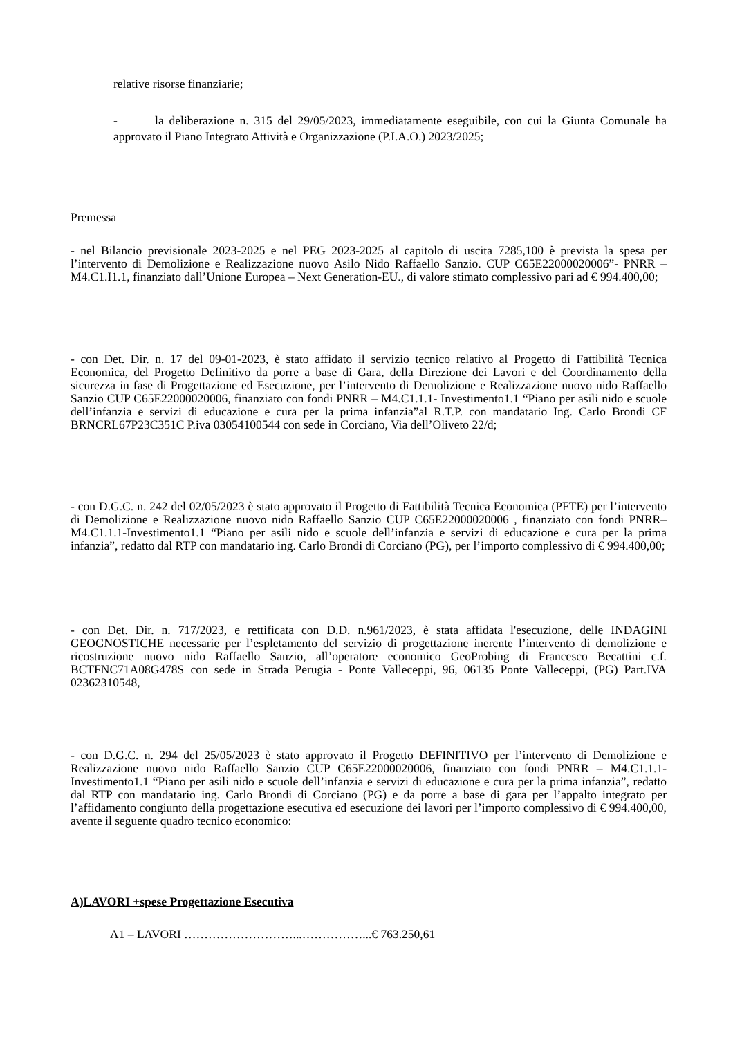relative risorse finanziarie;
- la deliberazione n. 315 del 29/05/2023, immediatamente eseguibile, con cui la Giunta Comunale ha approvato il Piano Integrato Attività e Organizzazione (P.I.A.O.) 2023/2025;
Premessa
- nel Bilancio previsionale 2023-2025 e nel PEG 2023-2025 al capitolo di uscita 7285,100 è prevista la spesa per l’intervento di Demolizione e Realizzazione nuovo Asilo Nido Raffaello Sanzio. CUP C65E22000020006”- PNRR – M4.C1.I1.1, finanziato dall’Unione Europea – Next Generation-EU., di valore stimato complessivo pari ad € 994.400,00;
- con Det. Dir. n. 17 del 09-01-2023, è stato affidato il servizio tecnico relativo al Progetto di Fattibilità Tecnica Economica, del Progetto Definitivo da porre a base di Gara, della Direzione dei Lavori e del Coordinamento della sicurezza in fase di Progettazione ed Esecuzione, per l’intervento di Demolizione e Realizzazione nuovo nido Raffaello Sanzio CUP C65E22000020006, finanziato con fondi PNRR – M4.C1.1.1- Investimento1.1 “Piano per asili nido e scuole dell’infanzia e servizi di educazione e cura per la prima infanzia”al R.T.P. con mandatario Ing. Carlo Brondi CF BRNCRL67P23C351C P.iva 03054100544 con sede in Corciano, Via dell’Oliveto 22/d;
- con D.G.C. n. 242 del 02/05/2023 è stato approvato il Progetto di Fattibilità Tecnica Economica (PFTE) per l’intervento di Demolizione e Realizzazione nuovo nido Raffaello Sanzio CUP C65E22000020006 , finanziato con fondi PNRR–M4.C1.1.1-Investimento1.1 “Piano per asili nido e scuole dell’infanzia e servizi di educazione e cura per la prima infanzia”, redatto dal RTP con mandatario ing. Carlo Brondi di Corciano (PG), per l’importo complessivo di € 994.400,00;
- con Det. Dir. n. 717/2023, e rettificata con D.D. n.961/2023, è stata affidata l'esecuzione, delle INDAGINI GEOGNOSTICHE necessarie per l’espletamento del servizio di progettazione inerente l’intervento di demolizione e ricostruzione nuovo nido Raffaello Sanzio, all’operatore economico GeoProbing di Francesco Becattini c.f. BCTFNC71A08G478S con sede in Strada Perugia - Ponte Valleceppi, 96, 06135 Ponte Valleceppi, (PG) Part.IVA 02362310548,
- con D.G.C. n. 294 del 25/05/2023 è stato approvato il Progetto DEFINITIVO per l’intervento di Demolizione e Realizzazione nuovo nido Raffaello Sanzio CUP C65E22000020006, finanziato con fondi PNRR – M4.C1.1.1- Investimento1.1 “Piano per asili nido e scuole dell’infanzia e servizi di educazione e cura per la prima infanzia”, redatto dal RTP con mandatario ing. Carlo Brondi di Corciano (PG) e da porre a base di gara per l’appalto integrato per l’affidamento congiunto della progettazione esecutiva ed esecuzione dei lavori per l’importo complessivo di € 994.400,00, avente il seguente quadro tecnico economico:
A)LAVORI +spese Progettazione Esecutiva
A1 – LAVORI ………………………...……………...€ 763.250,61